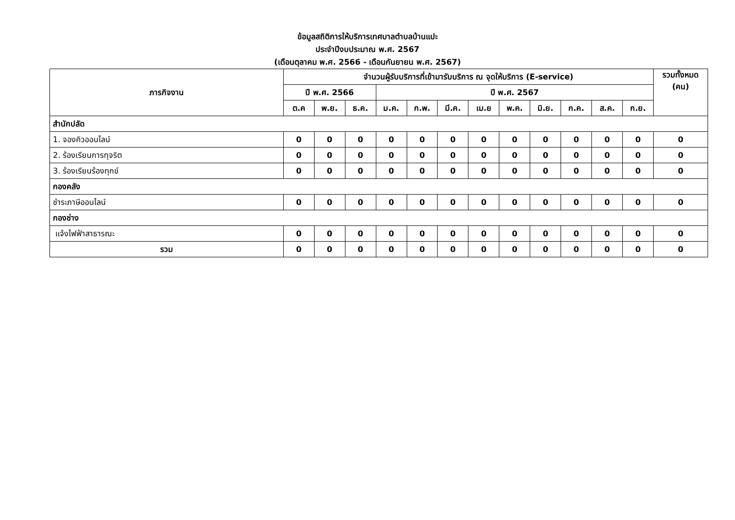ข้อมูลสถิติการให้บริการเทศบาลตำบลบ้านแปะ
ประจำปีงบประมาณ พ.ศ. 2567
(เดือนตุลาคม พ.ศ. 2566 - เดือนกันยายน พ.ศ. 2567)
| ภารกิจงาน | จำนวนผู้รับบริการที่เข้ามารับบริการ ณ จุดให้บริการ (E-service) | | | | | | | | | | | | รวมทั้งหมด (คน) |
| --- | --- | --- | --- | --- | --- | --- | --- | --- | --- | --- | --- | --- | --- |
| | ปี พ.ศ. 2566 | | | ปี พ.ศ. 2567 | | | | | | | | | |
| | ต.ค | พ.ย. | ธ.ค. | ม.ค. | ก.พ. | มี.ค. | เม.ย | พ.ค. | มิ.ย. | ก.ค. | ส.ค. | ก.ย. | |
| สำนักปลัด | | | | | | | | | | | | | |
| 1. จองคิวออนไลน์ | 0 | 0 | 0 | 0 | 0 | 0 | 0 | 0 | 0 | 0 | 0 | 0 | 0 |
| 2. ร้องเรียนการทุจริต | 0 | 0 | 0 | 0 | 0 | 0 | 0 | 0 | 0 | 0 | 0 | 0 | 0 |
| 3. ร้องเรียนร้องทุกข์ | 0 | 0 | 0 | 0 | 0 | 0 | 0 | 0 | 0 | 0 | 0 | 0 | 0 |
| กองคลัง | | | | | | | | | | | | | |
| ชำระภาษีออนไลน์ | 0 | 0 | 0 | 0 | 0 | 0 | 0 | 0 | 0 | 0 | 0 | 0 | 0 |
| กองช่าง | | | | | | | | | | | | | |
| แจ้งไฟฟ้าสาธารณะ | 0 | 0 | 0 | 0 | 0 | 0 | 0 | 0 | 0 | 0 | 0 | 0 | 0 |
| รวม | 0 | 0 | 0 | 0 | 0 | 0 | 0 | 0 | 0 | 0 | 0 | 0 | 0 |